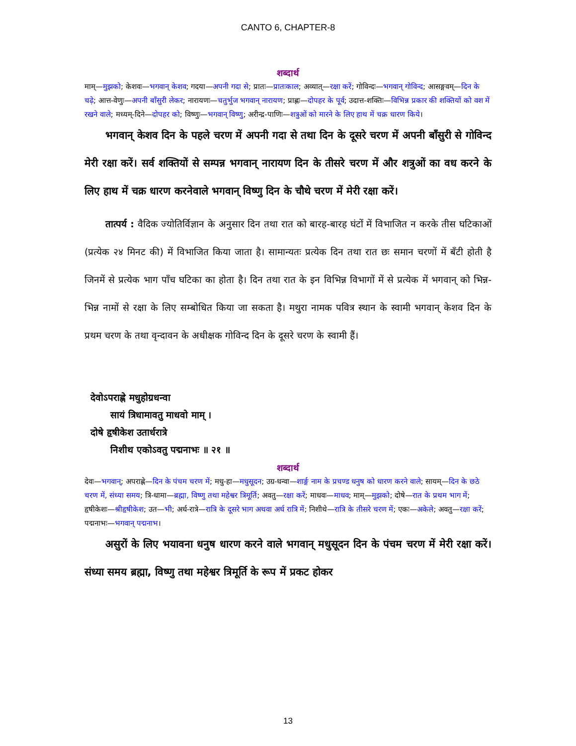CANTO 6, CHAPTER-8
शब्दार्थ
माम्—मुझको; केशवः—भगवान् केशव; गदया—अपनी गदा से; प्रातः—प्रातःकाल; अव्यात्—रक्षा करें; गोविन्दः—भगवान् गोविन्द; आसङ्गवम्—दिन के चढ़े; आत्त-वेणुः—अपनी बाँसुरी लेकर; नारायणः—चतुर्भुज भगवान् नारायण; प्राह्णः—दोपहर के पूर्व; उदात्त-शक्तिः—विभिन्न प्रकार की शक्तियों को वश में रखने वाले; मध्यम्-दिने—दोपहर को; विष्णुः—भगवान् विष्णु; अरीन्द्र-पाणिः—शत्रुओं को मारने के लिए हाथ में चक्र धारण किये।
भगवान् केशव दिन के पहले चरण में अपनी गदा से तथा दिन के दूसरे चरण में अपनी बाँसुरी से गोविन्द मेरी रक्षा करें। सर्व शक्तियों से सम्पन्न भगवान् नारायण दिन के तीसरे चरण में और शत्रुओं का वध करने के लिए हाथ में चक्र धारण करनेवाले भगवान् विष्णु दिन के चौथे चरण में मेरी रक्षा करें।
तात्पर्य : वैदिक ज्योतिर्विज्ञान के अनुसार दिन तथा रात को बारह-बारह घंटों में विभाजित न करके तीस घटिकाओं (प्रत्येक २४ मिनट की) में विभाजित किया जाता है। सामान्यतः प्रत्येक दिन तथा रात छः समान चरणों में बँटी होती है जिनमें से प्रत्येक भाग पाँच घटिका का होता है। दिन तथा रात के इन विभिन्न विभागों में से प्रत्येक में भगवान् को भिन्न-भिन्न नामों से रक्षा के लिए सम्बोधित किया जा सकता है। मथुरा नामक पवित्र स्थान के स्वामी भगवान् केशव दिन के प्रथम चरण के तथा वृन्दावन के अधीक्षक गोविन्द दिन के दूसरे चरण के स्वामी हैं।
देवोऽपराह्णे मधुहोग्रधन्वा
सायं त्रिधामावतु माधवो माम् ।
दोषे हृषीकेश उतार्धरात्रे
निशीथ एकोऽवतु पद्मनाभः ॥ २१ ॥
शब्दार्थ
देवः—भगवान्; अपराह्णे—दिन के पंचम चरण में; मधु-हा—मधुसूदन; उग्र-धन्वा—शार्ङ्ग नाम के प्रचण्ड धनुष को धारण करने वाले; सायम्—दिन के छठे चरण में, संध्या समय; त्रि-धामा—ब्रह्मा, विष्णु तथा महेश्वर त्रिमूर्ति; अवतु—रक्षा करें; माधवः—माधव; माम्—मुझको; दोषे—रात के प्रथम भाग में; हृषीकेशः—श्रीहृषीकेश; उत—भी; अर्ध-रात्रे—रात्रि के दूसरे भाग अथवा अर्ध रात्रि में; निशीथे—रात्रि के तीसरे चरण में; एकः—अकेले; अवतु—रक्षा करें; पद्मनाभः—भगवान् पद्मनाभ।
असुरों के लिए भयावना धनुष धारण करने वाले भगवान् मधुसूदन दिन के पंचम चरण में मेरी रक्षा करें। संध्या समय ब्रह्मा, विष्णु तथा महेश्वर त्रिमूर्ति के रूप में प्रकट होकर
13